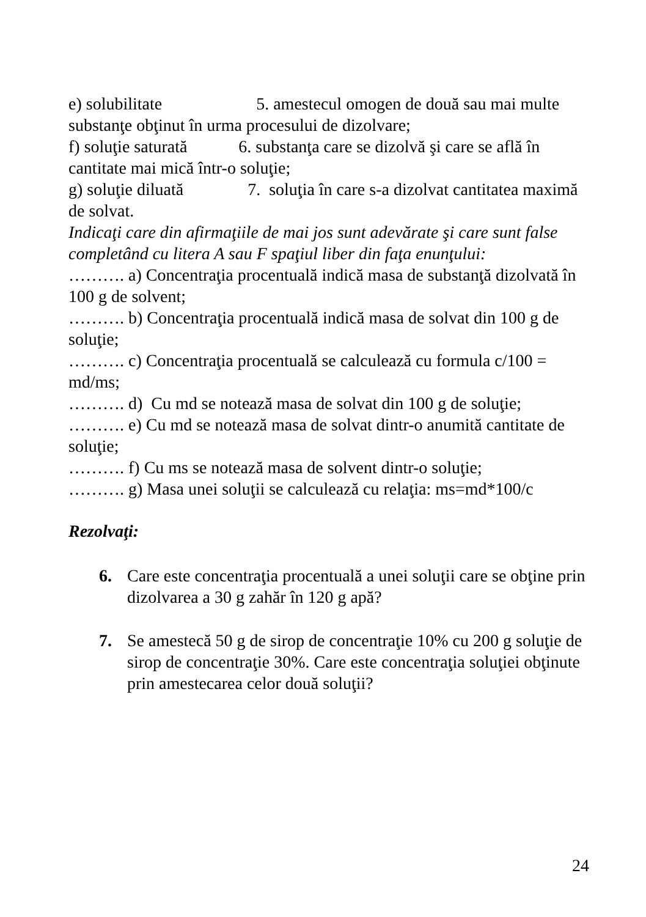e) solubilitate 5. amestecul omogen de două sau mai multe substanţe obţinut în urma procesului de dizolvare;
f) soluţie saturată 6. substanţa care se dizolvă şi care se află în cantitate mai mică într-o soluţie;
g) soluţie diluată 7. soluţia în care s-a dizolvat cantitatea maximă de solvat.
Indicaţi care din afirmaţiile de mai jos sunt adevărate şi care sunt false completând cu litera A sau F spaţiul liber din faţa enunţului:
………. a) Concentraţia procentuală indică masa de substanţă dizolvată în 100 g de solvent;
………. b) Concentraţia procentuală indică masa de solvat din 100 g de soluţie;
………. c) Concentraţia procentuală se calculează cu formula c/100 = md/ms;
………. d) Cu md se notează masa de solvat din 100 g de soluţie;
………. e) Cu md se notează masa de solvat dintr-o anumită cantitate de soluţie;
………. f) Cu ms se notează masa de solvent dintr-o soluţie;
………. g) Masa unei soluţii se calculează cu relaţia: ms=md*100/c
Rezolvaţi:
6. Care este concentraţia procentuală a unei soluţii care se obţine prin dizolvarea a 30 g zahăr în 120 g apă?
7. Se amestecă 50 g de sirop de concentraţie 10% cu 200 g soluţie de sirop de concentraţie 30%. Care este concentraţia soluţiei obţinute prin amestecarea celor două soluţii?
24